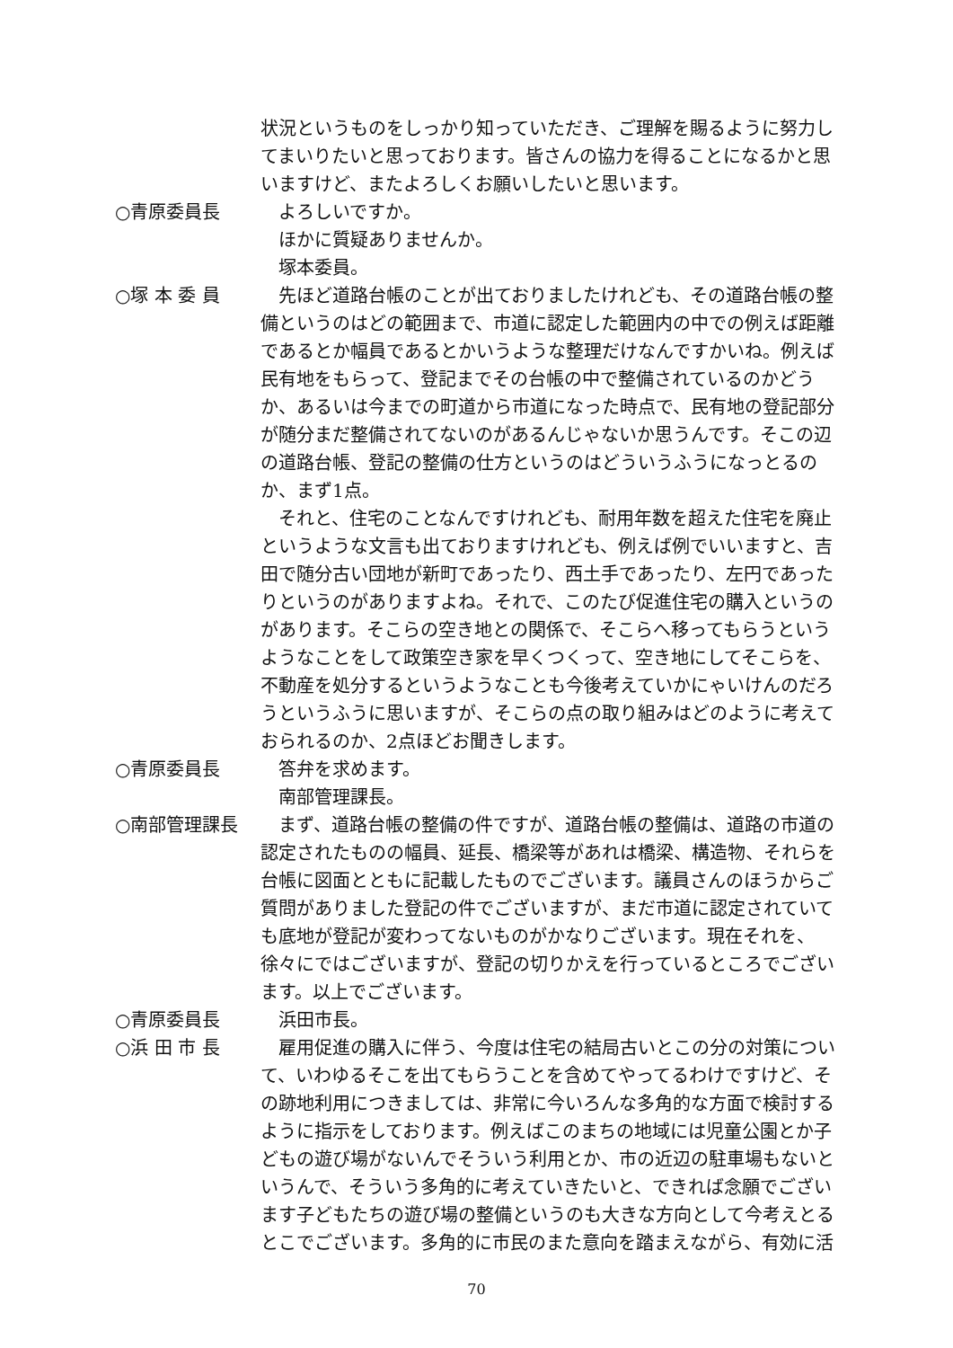状況というものをしっかり知っていただき、ご理解を賜るように努力してまいりたいと思っております。皆さんの協力を得ることになるかと思いますけど、またよろしくお願いしたいと思います。
○青原委員長 　よろしいですか。
　ほかに質疑ありませんか。
　塚本委員。
○塚 本 委 員 　先ほど道路台帳のことが出ておりましたけれども、その道路台帳の整備というのはどの範囲まで、市道に認定した範囲内の中での例えば距離であるとか幅員であるとかいうような整理だけなんですかいね。例えば民有地をもらって、登記までその台帳の中で整備されているのかどうか、あるいは今までの町道から市道になった時点で、民有地の登記部分が随分まだ整備されてないのがあるんじゃないか思うんです。そこの辺の道路台帳、登記の整備の仕方というのはどういうふうになっとるのか、まず1点。
　それと、住宅のことなんですけれども、耐用年数を超えた住宅を廃止というような文言も出ておりますけれども、例えば例でいいますと、吉田で随分古い団地が新町であったり、西土手であったり、左円であったりというのがありますよね。それで、このたび促進住宅の購入というのがあります。そこらの空き地との関係で、そこらへ移ってもらうというようなことをして政策空き家を早くつくって、空き地にしてそこらを、不動産を処分するというようなことも今後考えていかにゃいけんのだろうというふうに思いますが、そこらの点の取り組みはどのように考えておられるのか、2点ほどお聞きします。
○青原委員長 　答弁を求めます。
　南部管理課長。
○南部管理課長 　まず、道路台帳の整備の件ですが、道路台帳の整備は、道路の市道の認定されたものの幅員、延長、橋梁等があれは橋梁、構造物、それらを台帳に図面とともに記載したものでございます。議員さんのほうからご質問がありました登記の件でございますが、まだ市道に認定されていても底地が登記が変わってないものがかなりございます。現在それを、徐々にではございますが、登記の切りかえを行っているところでございます。以上でございます。
○青原委員長 　浜田市長。
○浜 田 市 長 　雇用促進の購入に伴う、今度は住宅の結局古いとこの分の対策について、いわゆるそこを出てもらうことを含めてやってるわけですけど、その跡地利用につきましては、非常に今いろんな多角的な方面で検討するように指示をしております。例えばこのまちの地域には児童公園とか子どもの遊び場がないんでそういう利用とか、市の近辺の駐車場もないというんで、そういう多角的に考えていきたいと、できれば念願でございます子どもたちの遊び場の整備というのも大きな方向として今考えとるとこでございます。多角的に市民のまた意向を踏まえながら、有効に活
70